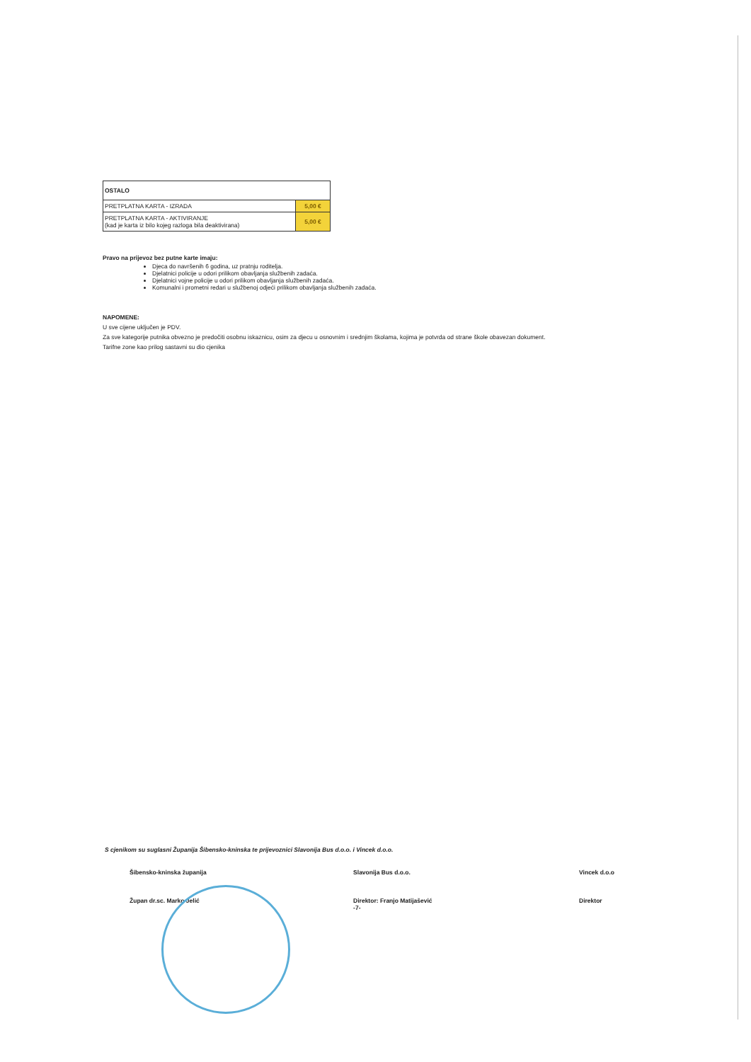| OSTALO | |
| PRETPLATNA KARTA - IZRADA | 5,00 € |
| PRETPLATNA KARTA - AKTIVIRANJE (kad je karta iz bilo kojeg razloga bila deaktivirana) | 5,00 € |
Pravo na prijevoz bez putne karte imaju:
Djeca do navršenih 6 godina, uz pratnju roditelja.
Djelatnici policije u odori prilikom obavljanja službenih zadaća.
Djelatnici vojne policije u odori prilikom obavljanja službenih zadaća.
Komunalni i prometni redari u službenoj odjeći prilikom obavljanja službenih zadaća.
NAPOMENE:
U sve cijene uključen je PDV.
Za sve kategorije putnika obvezno je predočiti osobnu iskaznicu, osim za djecu u osnovnim i srednjim školama, kojima je potvrda od strane škole obavezan dokument.
Tarifne zone kao prilog sastavni su dio cjenika
S cjenikom su suglasni Županija Šibensko-kninska te prijevoznici Slavonija Bus d.o.o. i Vincek d.o.o.
Šibensko-kninska županija
Župan dr.sc. Marko Jelić
Slavonija Bus d.o.o.
Direktor: Franjo Matijašević
-7-
Vincek d.o.o
Direktor